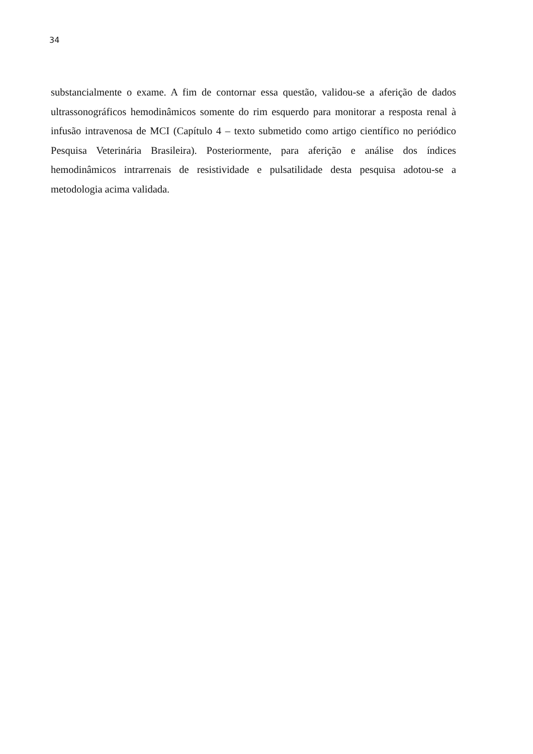34
substancialmente o exame. A fim de contornar essa questão, validou-se a aferição de dados ultrassonográficos hemodinâmicos somente do rim esquerdo para monitorar a resposta renal à infusão intravenosa de MCI (Capítulo 4 – texto submetido como artigo científico no periódico Pesquisa Veterinária Brasileira). Posteriormente, para aferição e análise dos índices hemodinâmicos intrarrenais de resistividade e pulsatilidade desta pesquisa adotou-se a metodologia acima validada.